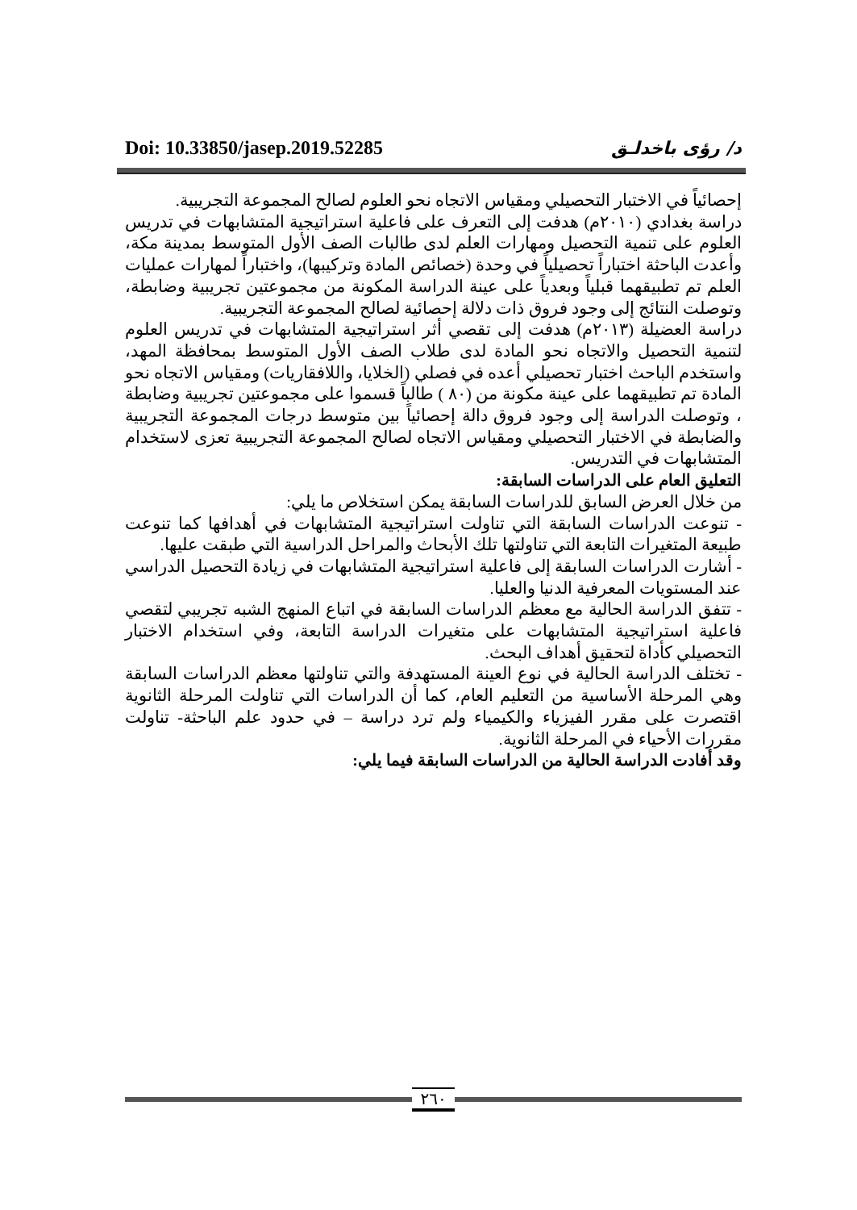Doi: 10.33850/jasep.2019.52285 د/ رؤى باخدلـق
إحصائياً في الاختبار التحصيلي ومقياس الاتجاه نحو العلوم لصالح المجموعة التجريبية.
دراسة بغدادي (٢٠١٠م) هدفت إلى التعرف على فاعلية استراتيجية المتشابهات في تدريس العلوم على تنمية التحصيل ومهارات العلم لدى طالبات الصف الأول المتوسط بمدينة مكة، وأعدت الباحثة اختباراً تحصيلياً في وحدة (خصائص المادة وتركيبها)، واختباراً لمهارات عمليات العلم تم تطبيقهما قبلياً وبعدياً على عينة الدراسة المكونة من مجموعتين تجريبية وضابطة، وتوصلت النتائج إلى وجود فروق ذات دلالة إحصائية لصالح المجموعة التجريبية.
دراسة العضيلة (٢٠١٣م) هدفت إلى تقصي أثر استراتيجية المتشابهات في تدريس العلوم لتنمية التحصيل والاتجاه نحو المادة لدى طلاب الصف الأول المتوسط بمحافظة المهد، واستخدم الباحث اختبار تحصيلي أعده في فصلي (الخلايا، واللافقاريات) ومقياس الاتجاه نحو المادة تم تطبيقهما على عينة مكونة من (٨٠ ) طالباً قسموا على مجموعتين تجريبية وضابطة ، وتوصلت الدراسة إلى وجود فروق دالة إحصائياً بين متوسط درجات المجموعة التجريبية والضابطة في الاختبار التحصيلي ومقياس الاتجاه لصالح المجموعة التجريبية تعزى لاستخدام المتشابهات في التدريس.
التعليق العام على الدراسات السابقة:
من خلال العرض السابق للدراسات السابقة يمكن استخلاص ما يلي:
- تنوعت الدراسات السابقة التي تناولت استراتيجية المتشابهات في أهدافها كما تنوعت طبيعة المتغيرات التابعة التي تناولتها تلك الأبحاث والمراحل الدراسية التي طبقت عليها.
- أشارت الدراسات السابقة إلى فاعلية استراتيجية المتشابهات في زيادة التحصيل الدراسي عند المستويات المعرفية الدنيا والعليا.
- تتفق الدراسة الحالية مع معظم الدراسات السابقة في اتباع المنهج الشبه تجريبي لتقصي فاعلية استراتيجية المتشابهات على متغيرات الدراسة التابعة، وفي استخدام الاختبار التحصيلي كأداة لتحقيق أهداف البحث.
- تختلف الدراسة الحالية في نوع العينة المستهدفة والتي تناولتها معظم الدراسات السابقة وهي المرحلة الأساسية من التعليم العام، كما أن الدراسات التي تناولت المرحلة الثانوية اقتصرت على مقرر الفيزياء والكيمياء ولم ترد دراسة – في حدود علم الباحثة- تناولت مقررات الأحياء في المرحلة الثانوية.
وقد أفادت الدراسة الحالية من الدراسات السابقة فيما يلي:
٢٦٠